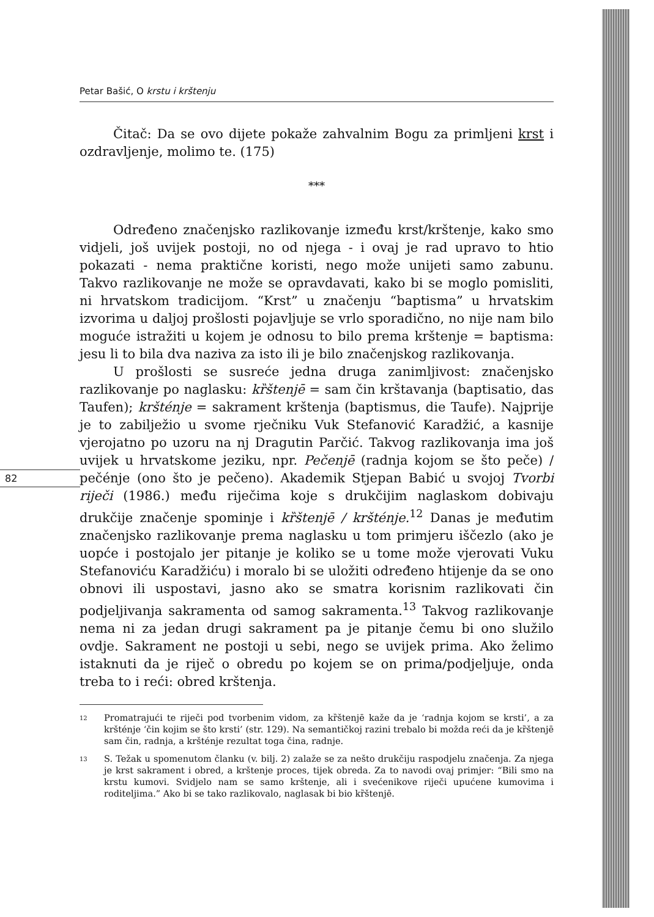82
Petar Bašić, O krstu i krštenju
Čitač: Da se ovo dijete pokaže zahvalnim Bogu za primljeni krst i ozdravljenje, molimo te. (175)
***
Određeno značenjsko razlikovanje između krst/krštenje, kako smo vidjeli, još uvijek postoji, no od njega - i ovaj je rad upravo to htio pokazati - nema praktične koristi, nego može unijeti samo zabunu. Takvo razlikovanje ne može se opravdavati, kako bi se moglo pomisliti, ni hrvatskom tradicijom. “Krst” u značenju “baptisma” u hrvatskim izvorima u daljoj prošlosti pojavljuje se vrlo sporadično, no nije nam bilo moguće istražiti u kojem je odnosu to bilo prema krštenje = baptisma: jesu li to bila dva naziva za isto ili je bilo značenjskog razlikovanja.
U prošlosti se susreće jedna druga zanimljivost: značenjsko razlikovanje po naglasku: kȑštenjē = sam čin krštavanja (baptisatio, das Taufen); kršténje = sakrament krštenja (baptismus, die Taufe). Najprije je to zabilježio u svome rječniku Vuk Stefanović Karadžić, a kasnije vjerojatno po uzoru na nj Dragutin Parčić. Takvog razlikovanja ima još uvijek u hrvatskome jeziku, npr. Pečenjē (radnja kojom se što peče) / pečénje (ono što je pečeno). Akademik Stjepan Babić u svojoj Tvorbi riječi (1986.) među riječima koje s drukčijim naglaskom dobivaju drukčije značenje spominje i kȑštenjē / kršténje.<sup>12</sup> Danas je međutim značenjsko razlikovanje prema naglasku u tom primjeru iščezlo (ako je uopće i postojalo jer pitanje je koliko se u tome može vjerovati Vuku Stefanoviću Karadžiću) i moralo bi se uložiti određeno htijenje da se ono obnovi ili uspostavi, jasno ako se smatra korisnim razlikovati čin podjeljivanja sakramenta od samog sakramenta.<sup>13</sup> Takvog razlikovanje nema ni za jedan drugi sakrament pa je pitanje čemu bi ono služilo ovdje. Sakrament ne postoji u sebi, nego se uvijek prima. Ako želimo istaknuti da je riječ o obredu po kojem se on prima/podjeljuje, onda treba to i reći: obred krštenja.
12
Promatrajući te riječi pod tvorbenim vidom, za kȑštenjē kaže da je ‘radnja kojom se krsti’, a za kršténje ‘čin kojim se što krsti’ (str. 129). Na semantičkoj razini trebalo bi možda reći da je kȑštenjē sam čin, radnja, a kršténje rezultat toga čina, radnje.
13
S. Težak u spomenutom članku (v. bilj. 2) zalaže se za nešto drukčiju raspodjelu značenja. Za njega je krst sakrament i obred, a krštenje proces, tijek obreda. Za to navodi ovaj primjer: “Bili smo na krstu kumovi. Svidjelo nam se samo krštenje, ali i svećenikove riječi upućene kumovima i roditeljima.” Ako bi se tako razlikovalo, naglasak bi bio kȑštenjē.